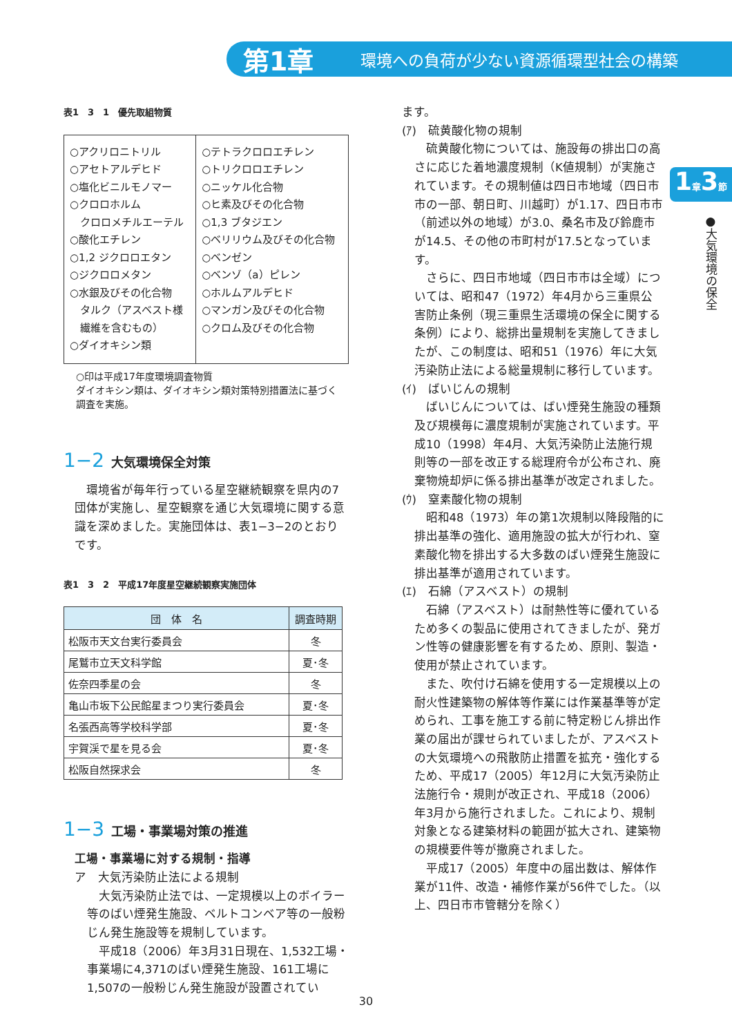第1章 環境への負荷が少ない資源循環型社会の構築
1章3節
●大気環境の保全
表1　3　1　優先取組物質
| ○アクリロニトリル ○アセトアルデヒド ○塩化ビニルモノマー ○クロロホルム クロロメチルエーテル ○酸化エチレン ○1,2 ジクロロエタン ○ジクロロメタン ○水銀及びその化合物 タルク（アスベスト様 繊維を含むもの） ○ダイオキシン類 | ○テトラクロロエチレン ○トリクロロエチレン ○ニッケル化合物 ○ヒ素及びその化合物 ○1,3 ブタジエン ○ベリリウム及びその化合物 ○ベンゼン ○ベンゾ（a）ピレン ○ホルムアルデヒド ○マンガン及びその化合物 ○クロム及びその化合物 |
○印は平成17年度環境調査物質
ダイオキシン類は、ダイオキシン類対策特別措置法に基づく調査を実施。
1−2 大気環境保全対策
環境省が毎年行っている星空継続観察を県内の7団体が実施し、星空観察を通じ大気環境に関する意識を深めました。実施団体は、表1−3−2のとおりです。
表1　3　2　平成17年度星空継続観察実施団体
| 団 体 名 | 調査時期 |
| --- | --- |
| 松阪市天文台実行委員会 | 冬 |
| 尾鷲市立天文科学館 | 夏･冬 |
| 佐奈四季星の会 | 冬 |
| 亀山市坂下公民館星まつり実行委員会 | 夏･冬 |
| 名張西高等学校科学部 | 夏･冬 |
| 宇賀渓で星を見る会 | 夏･冬 |
| 松阪自然探求会 | 冬 |
1−3 工場・事業場対策の推進
工場・事業場に対する規制・指導
ア　大気汚染防止法による規制
大気汚染防止法では、一定規模以上のボイラー等のばい煙発生施設、ベルトコンベア等の一般粉じん発生施設等を規制しています。
平成18（2006）年3月31日現在、1,532工場・事業場に4,371のばい煙発生施設、161工場に1,507の一般粉じん発生施設が設置されてい
ます。
(ｱ)　硫黄酸化物の規制
硫黄酸化物については、施設毎の排出口の高さに応じた着地濃度規制（K値規制）が実施されています。その規制値は四日市地域（四日市市の一部、朝日町、川越町）が1.17、四日市市（前述以外の地域）が3.0、桑名市及び鈴鹿市が14.5、その他の市町村が17.5となっています。
さらに、四日市地域（四日市市は全域）については、昭和47（1972）年4月から三重県公害防止条例（現三重県生活環境の保全に関する条例）により、総排出量規制を実施してきましたが、この制度は、昭和51（1976）年に大気汚染防止法による総量規制に移行しています。
(ｲ)　ばいじんの規制
ばいじんについては、ばい煙発生施設の種類及び規模毎に濃度規制が実施されています。平成10（1998）年4月、大気汚染防止法施行規則等の一部を改正する総理府令が公布され、廃棄物焼却炉に係る排出基準が改定されました。
(ｳ)　窒素酸化物の規制
昭和48（1973）年の第1次規制以降段階的に排出基準の強化、適用施設の拡大が行われ、窒素酸化物を排出する大多数のばい煙発生施設に排出基準が適用されています。
(ｴ)　石綿（アスベスト）の規制
石綿（アスベスト）は耐熱性等に優れているため多くの製品に使用されてきましたが、発ガン性等の健康影響を有するため、原則、製造・使用が禁止されています。
また、吹付け石綿を使用する一定規模以上の耐火性建築物の解体等作業には作業基準等が定められ、工事を施工する前に特定粉じん排出作業の届出が課せられていましたが、アスベストの大気環境への飛散防止措置を拡充・強化するため、平成17（2005）年12月に大気汚染防止法施行令・規則が改正され、平成18（2006）年3月から施行されました。これにより、規制対象となる建築材料の範囲が拡大され、建築物の規模要件等が撤廃されました。
平成17（2005）年度中の届出数は、解体作業が11件、改造・補修作業が56件でした。（以上、四日市市管轄分を除く）
30